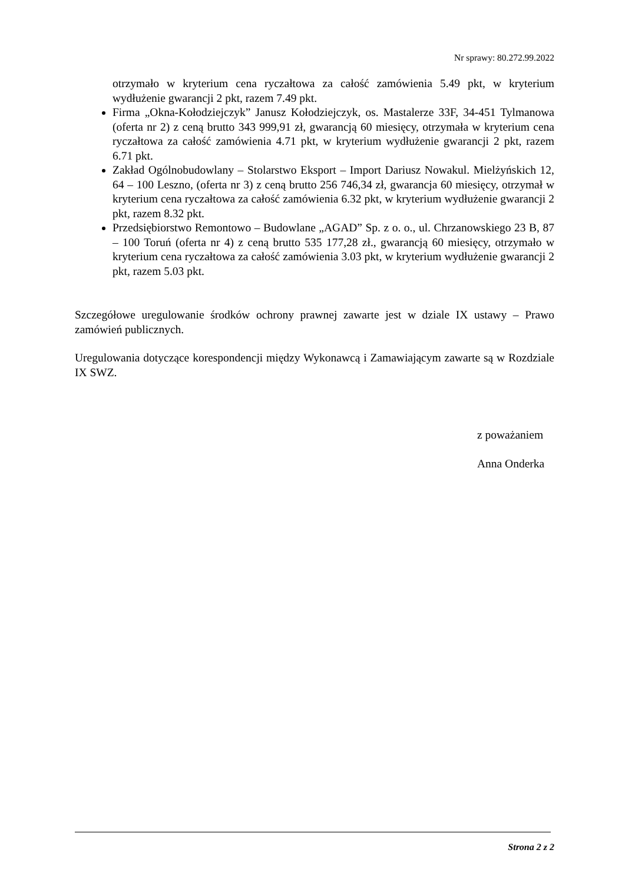Nr sprawy: 80.272.99.2022
otrzymało w kryterium cena ryczałtowa za całość zamówienia 5.49 pkt, w kryterium wydłużenie gwarancji 2 pkt, razem 7.49 pkt.
Firma „Okna-Kołodziejczyk” Janusz Kołodziejczyk, os. Mastalerze 33F, 34-451 Tylmanowa (oferta nr 2) z ceną brutto 343 999,91 zł, gwarancją 60 miesięcy, otrzymała w kryterium cena ryczałtowa za całość zamówienia 4.71 pkt, w kryterium wydłużenie gwarancji 2 pkt, razem 6.71 pkt.
Zakład Ogólnobudowlany – Stolarstwo Eksport – Import Dariusz Nowakul. Mielżyńskich 12, 64 – 100 Leszno, (oferta nr 3) z ceną brutto 256 746,34 zł, gwarancja 60 miesięcy, otrzymał w kryterium cena ryczałtowa za całość zamówienia 6.32 pkt, w kryterium wydłużenie gwarancji 2 pkt, razem 8.32 pkt.
Przedsiębiorstwo Remontowo – Budowlane „AGAD” Sp. z o. o., ul. Chrzanowskiego 23 B, 87 – 100 Toruń (oferta nr 4) z ceną brutto 535 177,28 zł., gwarancją 60 miesięcy, otrzymało w kryterium cena ryczałtowa za całość zamówienia 3.03 pkt, w kryterium wydłużenie gwarancji 2 pkt, razem 5.03 pkt.
Szczegółowe uregulowanie środków ochrony prawnej zawarte jest w dziale IX ustawy – Prawo zamówień publicznych.
Uregulowania dotyczące korespondencji między Wykonawcą i Zamawiającym zawarte są w Rozdziale IX SWZ.
z poważaniem
Anna Onderka
Strona 2 z 2